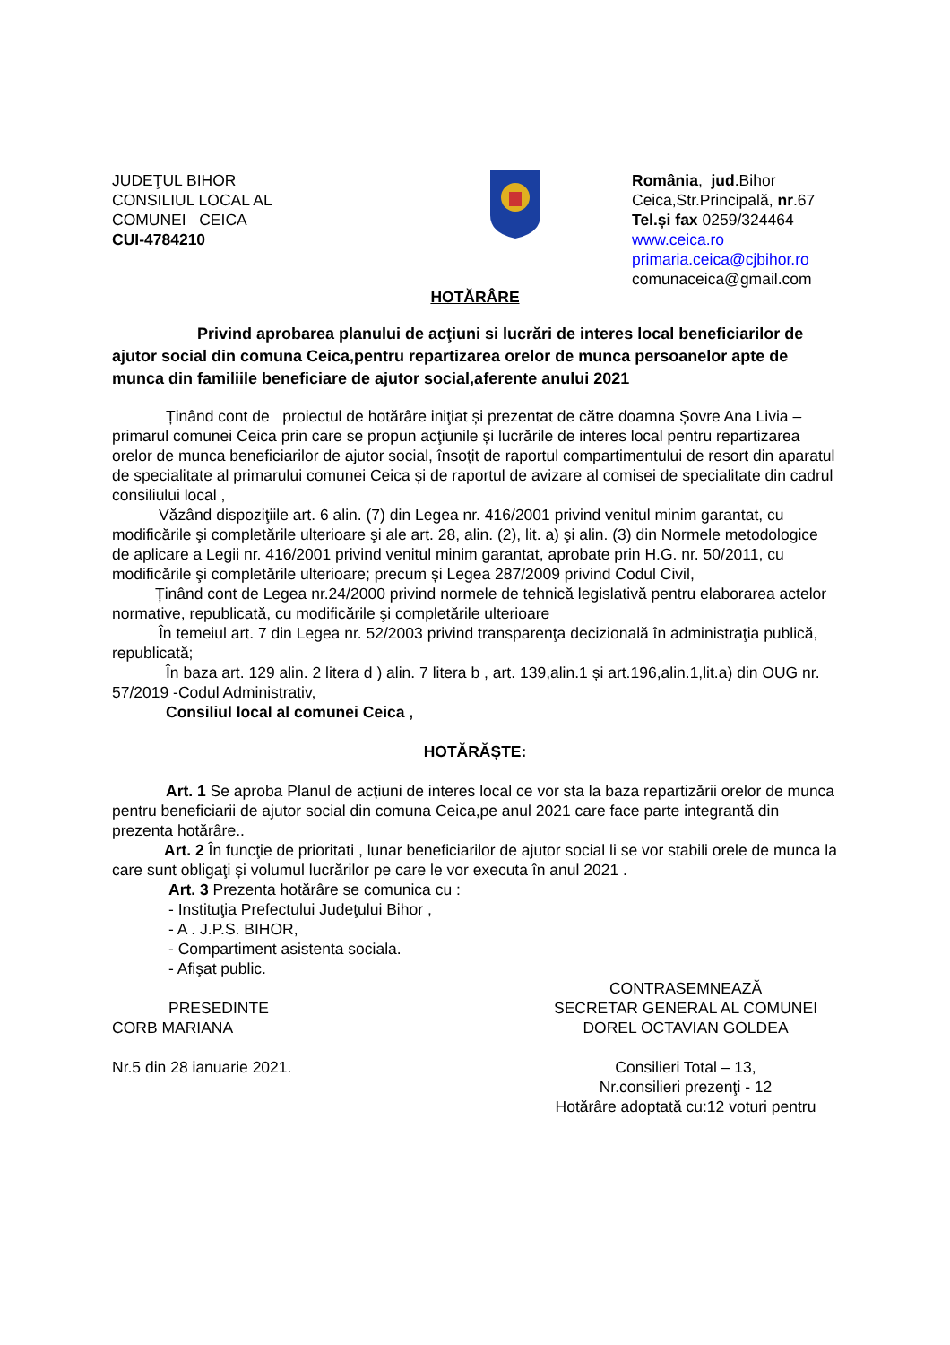JUDEŢUL BIHOR
CONSILIUL LOCAL AL
COMUNEI CEICA
CUI-4784210
România, jud.Bihor
Ceica,Str.Principală, nr.67
Tel.și fax 0259/324464
www.ceica.ro
primaria.ceica@cjbihor.ro
comunaceica@gmail.com
HOTĂRÂRE
Privind aprobarea planului de acţiuni si lucrări de interes local beneficiarilor de ajutor social din comuna Ceica,pentru repartizarea orelor de munca persoanelor apte de munca din familiile beneficiare de ajutor social,aferente anului 2021
Ținând cont de proiectul de hotărâre iniţiat și prezentat de către doamna Șovre Ana Livia – primarul comunei Ceica prin care se propun acţiunile și lucrările de interes local pentru repartizarea orelor de munca beneficiarilor de ajutor social, însoţit de raportul compartimentului de resort din aparatul de specialitate al primarului comunei Ceica și de raportul de avizare al comisei de specialitate din cadrul consiliului local ,
Văzând dispoziţiile art. 6 alin. (7) din Legea nr. 416/2001 privind venitul minim garantat, cu modificările şi completările ulterioare şi ale art. 28, alin. (2), lit. a) şi alin. (3) din Normele metodologice de aplicare a Legii nr. 416/2001 privind venitul minim garantat, aprobate prin H.G. nr. 50/2011, cu modificările şi completările ulterioare; precum și Legea 287/2009 privind Codul Civil,
Ținând cont de Legea nr.24/2000 privind normele de tehnică legislativă pentru elaborarea actelor normative, republicată, cu modificările şi completările ulterioare
În temeiul art. 7 din Legea nr. 52/2003 privind transparenţa decizională în administraţia publică, republicată;
În baza art. 129 alin. 2 litera d ) alin. 7 litera b , art. 139,alin.1 și art.196,alin.1,lit.a) din OUG nr. 57/2019 -Codul Administrativ,
Consiliul local al comunei Ceica ,
HOTĂRĂȘTE:
Art. 1 Se aproba Planul de acțiuni de interes local ce vor sta la baza repartizării orelor de munca pentru beneficiarii de ajutor social din comuna Ceica,pe anul 2021 care face parte integrantă din prezenta hotărâre..
Art. 2 În funcţie de prioritati , lunar beneficiarilor de ajutor social li se vor stabili orele de munca la care sunt obligaţi și volumul lucrărilor pe care le vor executa în anul 2021 .
Art. 3 Prezenta hotărâre se comunica cu :
- Instituţia Prefectului Judeţului Bihor ,
- A . J.P.S. BIHOR,
- Compartiment asistenta sociala.
- Afişat public.
PRESEDINTE
CORB MARIANA
CONTRASEMNEAZĂ
SECRETAR GENERAL AL COMUNEI
DOREL OCTAVIAN GOLDEA
Nr.5 din 28 ianuarie 2021. Consilieri Total – 13,
Nr.consilieri prezenţi - 12
Hotărâre adoptată cu:12 voturi pentru